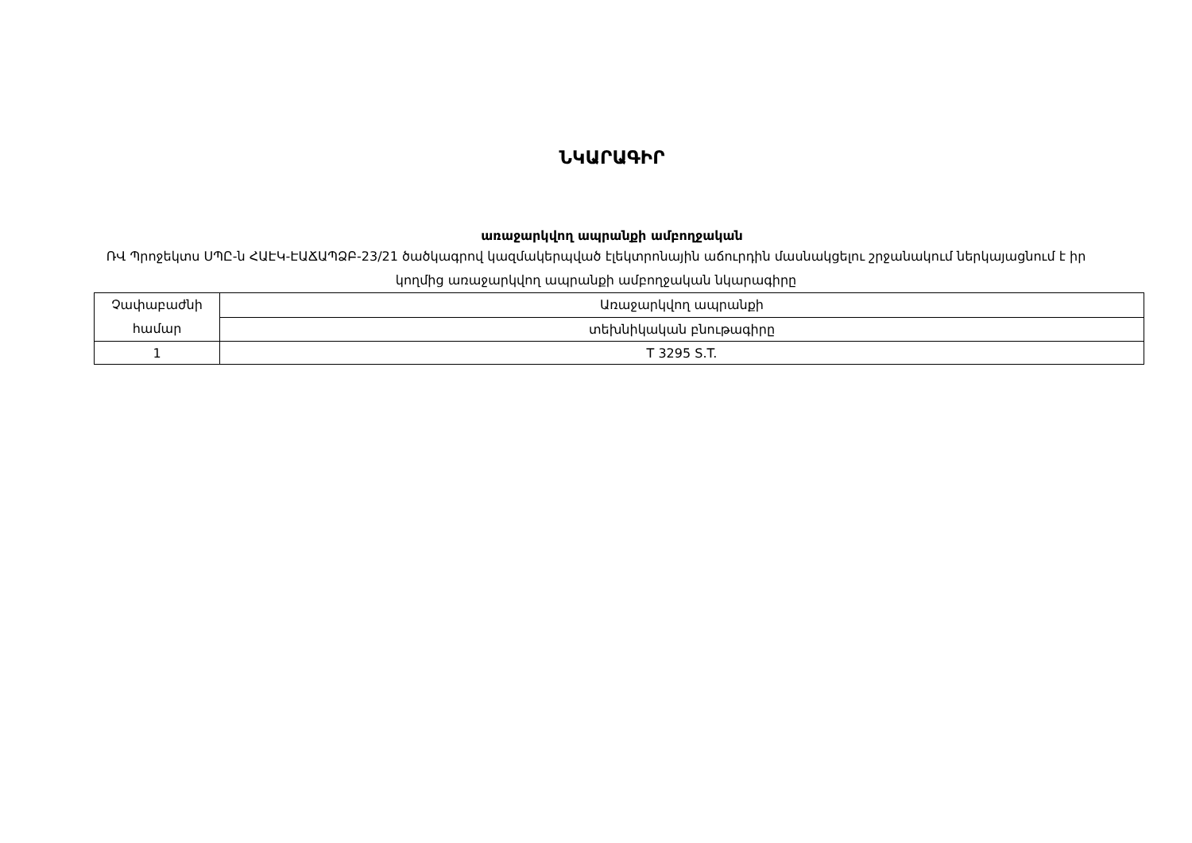ՆԿԱՐԱԳԻՐ
առաջարկվող ապրանքի ամբողջական
ՌՎ Պրոջեկտս ՍՊԸ-ն ՀԱԷԿ-ԷԱՃԱՊՁԲ-23/21 ծածկագրով կազմակերպված էլեկտրոնային աճուրդին մասնակցելու շրջանակում ներկայացնում է իր կողմից առաջարկվող ապրանքի ամբողջական նկարագիրը
| Չափաբաժնի համար | Առաջարկվող ապրանքի |
| | տեխնիկական բնութագիրը |
| 1 | T 3295 S.T. |